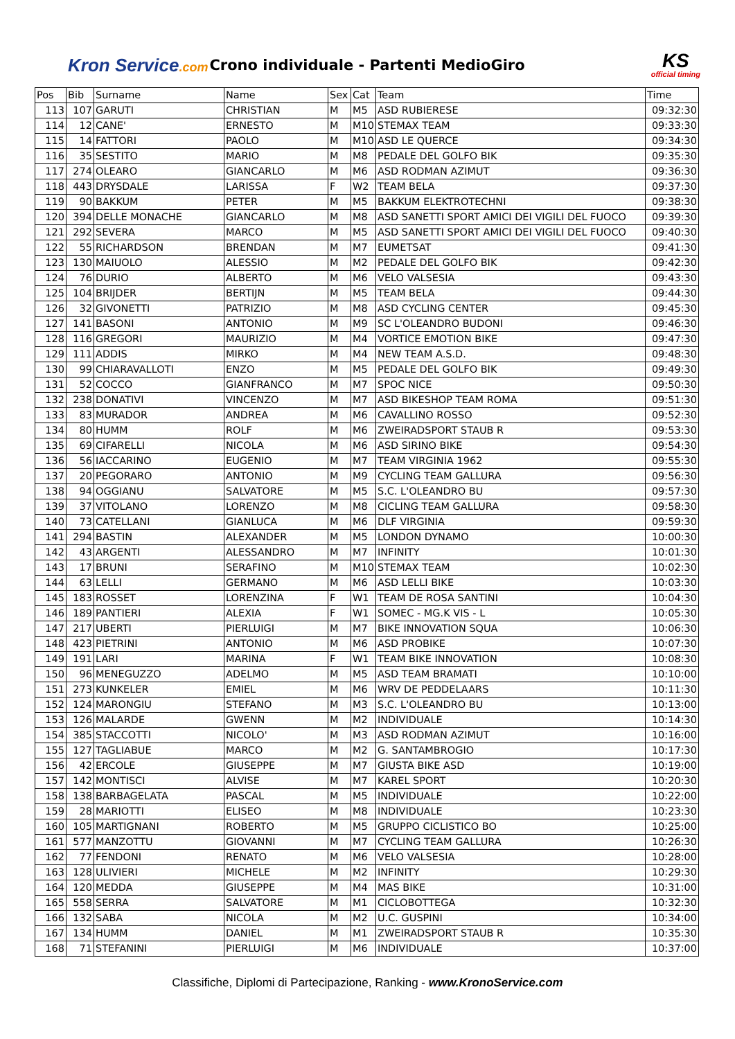Kron Service.com
Crono individuale - Partenti MedioGiro
KS
official timing
| Pos | Bib | Surname | Name | Sex | Cat | Team | Time |
| --- | --- | --- | --- | --- | --- | --- | --- |
| 113 | 107 | GARUTI | CHRISTIAN | M | M5 | ASD RUBIERESE | 09:32:30 |
| 114 | 12 | CANE' | ERNESTO | M | M10 | STEMAX TEAM | 09:33:30 |
| 115 | 14 | FATTORI | PAOLO | M | M10 | ASD LE QUERCE | 09:34:30 |
| 116 | 35 | SESTITO | MARIO | M | M8 | PEDALE DEL GOLFO BIK | 09:35:30 |
| 117 | 274 | OLEARO | GIANCARLO | M | M6 | ASD RODMAN AZIMUT | 09:36:30 |
| 118 | 443 | DRYSDALE | LARISSA | F | W2 | TEAM BELA | 09:37:30 |
| 119 | 90 | BAKKUM | PETER | M | M5 | BAKKUM ELEKTROTECHNI | 09:38:30 |
| 120 | 394 | DELLE MONACHE | GIANCARLO | M | M8 | ASD SANETTI SPORT AMICI DEI VIGILI DEL FUOCO | 09:39:30 |
| 121 | 292 | SEVERA | MARCO | M | M5 | ASD SANETTI SPORT AMICI DEI VIGILI DEL FUOCO | 09:40:30 |
| 122 | 55 | RICHARDSON | BRENDAN | M | M7 | EUMETSAT | 09:41:30 |
| 123 | 130 | MAIUOLO | ALESSIO | M | M2 | PEDALE DEL GOLFO BIK | 09:42:30 |
| 124 | 76 | DURIO | ALBERTO | M | M6 | VELO VALSESIA | 09:43:30 |
| 125 | 104 | BRIJDER | BERTIJN | M | M5 | TEAM BELA | 09:44:30 |
| 126 | 32 | GIVONETTI | PATRIZIO | M | M8 | ASD CYCLING CENTER | 09:45:30 |
| 127 | 141 | BASONI | ANTONIO | M | M9 | SC L'OLEANDRO BUDONI | 09:46:30 |
| 128 | 116 | GREGORI | MAURIZIO | M | M4 | VORTICE EMOTION BIKE | 09:47:30 |
| 129 | 111 | ADDIS | MIRKO | M | M4 | NEW TEAM A.S.D. | 09:48:30 |
| 130 | 99 | CHIARAVALLOTI | ENZO | M | M5 | PEDALE DEL GOLFO BIK | 09:49:30 |
| 131 | 52 | COCCO | GIANFRANCO | M | M7 | SPOC NICE | 09:50:30 |
| 132 | 238 | DONATIVI | VINCENZO | M | M7 | ASD BIKESHOP TEAM ROMA | 09:51:30 |
| 133 | 83 | MURADOR | ANDREA | M | M6 | CAVALLINO ROSSO | 09:52:30 |
| 134 | 80 | HUMM | ROLF | M | M6 | ZWEIRADSPORT STAUB R | 09:53:30 |
| 135 | 69 | CIFARELLI | NICOLA | M | M6 | ASD SIRINO BIKE | 09:54:30 |
| 136 | 56 | IACCARINO | EUGENIO | M | M7 | TEAM VIRGINIA 1962 | 09:55:30 |
| 137 | 20 | PEGORARO | ANTONIO | M | M9 | CYCLING TEAM GALLURA | 09:56:30 |
| 138 | 94 | OGGIANU | SALVATORE | M | M5 | S.C. L'OLEANDRO BU | 09:57:30 |
| 139 | 37 | VITOLANO | LORENZO | M | M8 | CICLING TEAM GALLURA | 09:58:30 |
| 140 | 73 | CATELLANI | GIANLUCA | M | M6 | DLF VIRGINIA | 09:59:30 |
| 141 | 294 | BASTIN | ALEXANDER | M | M5 | LONDON DYNAMO | 10:00:30 |
| 142 | 43 | ARGENTI | ALESSANDRO | M | M7 | INFINITY | 10:01:30 |
| 143 | 17 | BRUNI | SERAFINO | M | M10 | STEMAX TEAM | 10:02:30 |
| 144 | 63 | LELLI | GERMANO | M | M6 | ASD LELLI BIKE | 10:03:30 |
| 145 | 183 | ROSSET | LORENZINA | F | W1 | TEAM DE ROSA SANTINI | 10:04:30 |
| 146 | 189 | PANTIERI | ALEXIA | F | W1 | SOMEC - MG.K VIS - L | 10:05:30 |
| 147 | 217 | UBERTI | PIERLUIGI | M | M7 | BIKE INNOVATION SQUA | 10:06:30 |
| 148 | 423 | PIETRINI | ANTONIO | M | M6 | ASD PROBIKE | 10:07:30 |
| 149 | 191 | LARI | MARINA | F | W1 | TEAM BIKE INNOVATION | 10:08:30 |
| 150 | 96 | MENEGUZZO | ADELMO | M | M5 | ASD TEAM BRAMATI | 10:10:00 |
| 151 | 273 | KUNKELER | EMIEL | M | M6 | WRV DE PEDDELAARS | 10:11:30 |
| 152 | 124 | MARONGIU | STEFANO | M | M3 | S.C. L'OLEANDRO BU | 10:13:00 |
| 153 | 126 | MALARDE | GWENN | M | M2 | INDIVIDUALE | 10:14:30 |
| 154 | 385 | STACCOTTI | NICOLO' | M | M3 | ASD RODMAN AZIMUT | 10:16:00 |
| 155 | 127 | TAGLIABUE | MARCO | M | M2 | G. SANTAMBROGIO | 10:17:30 |
| 156 | 42 | ERCOLE | GIUSEPPE | M | M7 | GIUSTA BIKE ASD | 10:19:00 |
| 157 | 142 | MONTISCI | ALVISE | M | M7 | KAREL SPORT | 10:20:30 |
| 158 | 138 | BARBAGELATA | PASCAL | M | M5 | INDIVIDUALE | 10:22:00 |
| 159 | 28 | MARIOTTI | ELISEO | M | M8 | INDIVIDUALE | 10:23:30 |
| 160 | 105 | MARTIGNANI | ROBERTO | M | M5 | GRUPPO CICLISTICO BO | 10:25:00 |
| 161 | 577 | MANZOTTU | GIOVANNI | M | M7 | CYCLING TEAM GALLURA | 10:26:30 |
| 162 | 77 | FENDONI | RENATO | M | M6 | VELO VALSESIA | 10:28:00 |
| 163 | 128 | ULIVIERI | MICHELE | M | M2 | INFINITY | 10:29:30 |
| 164 | 120 | MEDDA | GIUSEPPE | M | M4 | MAS BIKE | 10:31:00 |
| 165 | 558 | SERRA | SALVATORE | M | M1 | CICLOBOTTEGA | 10:32:30 |
| 166 | 132 | SABA | NICOLA | M | M2 | U.C. GUSPINI | 10:34:00 |
| 167 | 134 | HUMM | DANIEL | M | M1 | ZWEIRADSPORT STAUB R | 10:35:30 |
| 168 | 71 | STEFANINI | PIERLUIGI | M | M6 | INDIVIDUALE | 10:37:00 |
Classifiche, Diplomi di Partecipazione, Ranking - www.KronoService.com